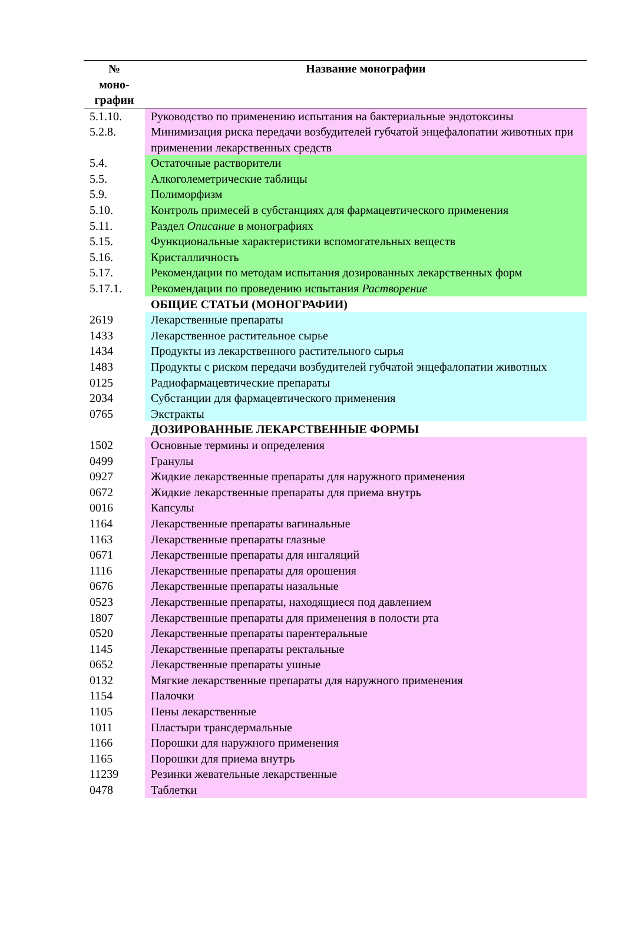| № моно- графии | Название монографии |
| --- | --- |
| 5.1.10. | Руководство по применению испытания на бактериальные эндотоксины |
| 5.2.8. | Минимизация риска передачи возбудителей губчатой энцефалопатии животных при применении лекарственных средств |
| 5.4. | Остаточные растворители |
| 5.5. | Алкоголеметрические таблицы |
| 5.9. | Полиморфизм |
| 5.10. | Контроль примесей в субстанциях для фармацевтического применения |
| 5.11. | Раздел Описание в монографиях |
| 5.15. | Функциональные характеристики вспомогательных веществ |
| 5.16. | Кристалличность |
| 5.17. | Рекомендации по методам испытания дозированных лекарственных форм |
| 5.17.1. | Рекомендации по проведению испытания Растворение |
| | ОБЩИЕ СТАТЬИ (МОНОГРАФИИ) |
| 2619 | Лекарственные препараты |
| 1433 | Лекарственное растительное сырье |
| 1434 | Продукты из лекарственного растительного сырья |
| 1483 | Продукты с риском передачи возбудителей губчатой энцефалопатии животных |
| 0125 | Радиофармацевтические препараты |
| 2034 | Субстанции для фармацевтического применения |
| 0765 | Экстракты |
| | ДОЗИРОВАННЫЕ ЛЕКАРСТВЕННЫЕ ФОРМЫ |
| 1502 | Основные термины и определения |
| 0499 | Гранулы |
| 0927 | Жидкие лекарственные препараты для наружного применения |
| 0672 | Жидкие лекарственные препараты для приема внутрь |
| 0016 | Капсулы |
| 1164 | Лекарственные препараты вагинальные |
| 1163 | Лекарственные препараты глазные |
| 0671 | Лекарственные препараты для ингаляций |
| 1116 | Лекарственные препараты для орошения |
| 0676 | Лекарственные препараты назальные |
| 0523 | Лекарственные препараты, находящиеся под давлением |
| 1807 | Лекарственные препараты для применения в полости рта |
| 0520 | Лекарственные препараты парентеральные |
| 1145 | Лекарственные препараты ректальные |
| 0652 | Лекарственные препараты ушные |
| 0132 | Мягкие лекарственные препараты для наружного применения |
| 1154 | Палочки |
| 1105 | Пены лекарственные |
| 1011 | Пластыри трансдермальные |
| 1166 | Порошки для наружного применения |
| 1165 | Порошки для приема внутрь |
| 11239 | Резинки жевательные лекарственные |
| 0478 | Таблетки |